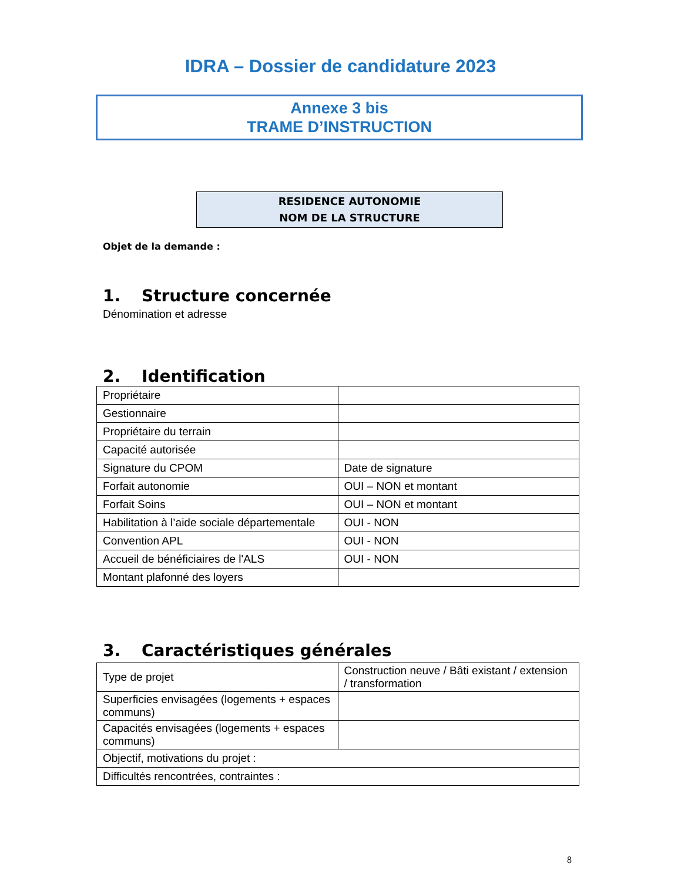IDRA – Dossier de candidature 2023
Annexe 3 bis
TRAME D’INSTRUCTION
RESIDENCE AUTONOMIE
NOM DE LA STRUCTURE
Objet de la demande :
1. Structure concernée
Dénomination et adresse
2. Identification
| Propriétaire | |
| Gestionnaire | |
| Propriétaire du terrain | |
| Capacité autorisée | |
| Signature du CPOM | Date de signature |
| Forfait autonomie | OUI – NON et montant |
| Forfait Soins | OUI – NON et montant |
| Habilitation à l’aide sociale départementale | OUI - NON |
| Convention APL | OUI - NON |
| Accueil de bénéficiaires de l'ALS | OUI - NON |
| Montant plafonné des loyers | |
3. Caractéristiques générales
| Type de projet | Construction neuve / Bâti existant / extension / transformation |
| Superficies envisagées (logements + espaces communs) | |
| Capacités envisagées (logements + espaces communs) | |
| Objectif, motivations du projet : | |
| Difficultés rencontrées, contraintes : | |
8